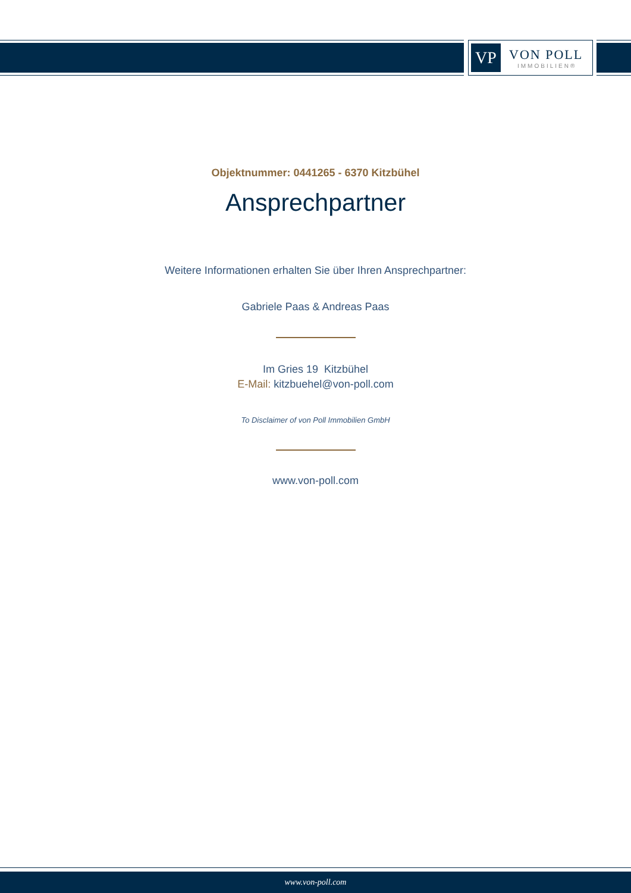VP
VON POLL
IMMOBILIEN®
Objektnummer: 0441265 - 6370 Kitzbühel
Ansprechpartner
Weitere Informationen erhalten Sie über Ihren Ansprechpartner:
Gabriele Paas & Andreas Paas
Im Gries 19 Kitzbühel
E-Mail: kitzbuehel@von-poll.com
To Disclaimer of von Poll Immobilien GmbH
www.von-poll.com
www.von-poll.com